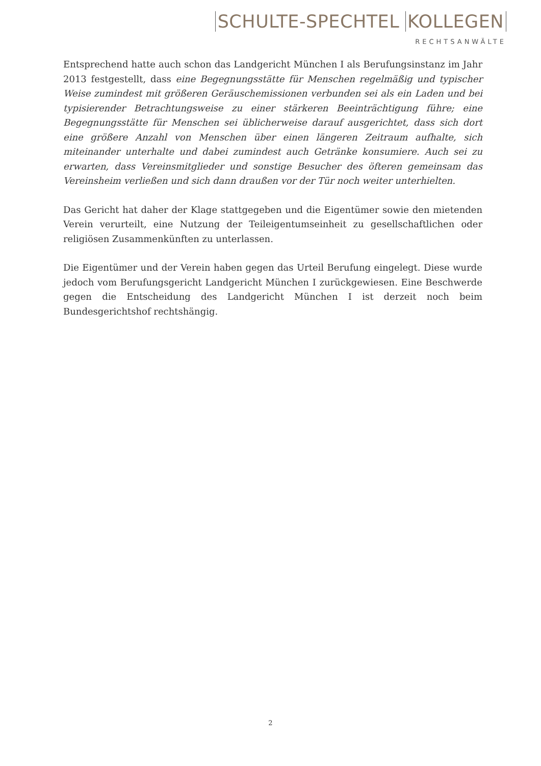SCHULTE-SPECHTEL KOLLEGEN
RECHTSANWÄLTE
Entsprechend hatte auch schon das Landgericht München I als Berufungsinstanz im Jahr 2013 festgestellt, dass eine Begegnungsstätte für Menschen regelmäßig und typischer Weise zumindest mit größeren Geräuschemissionen verbunden sei als ein Laden und bei typisierender Betrachtungsweise zu einer stärkeren Beeinträchtigung führe; eine Begegnungsstätte für Menschen sei üblicherweise darauf ausgerichtet, dass sich dort eine größere Anzahl von Menschen über einen längeren Zeitraum aufhalte, sich miteinander unterhalte und dabei zumindest auch Getränke konsumiere. Auch sei zu erwarten, dass Vereinsmitglieder und sonstige Besucher des öfteren gemeinsam das Vereinsheim verließen und sich dann draußen vor der Tür noch weiter unterhielten.
Das Gericht hat daher der Klage stattgegeben und die Eigentümer sowie den mietenden Verein verurteilt, eine Nutzung der Teileigentumseinheit zu gesellschaftlichen oder religiösen Zusammenkünften zu unterlassen.
Die Eigentümer und der Verein haben gegen das Urteil Berufung eingelegt. Diese wurde jedoch vom Berufungsgericht Landgericht München I zurückgewiesen. Eine Beschwerde gegen die Entscheidung des Landgericht München I ist derzeit noch beim Bundesgerichtshof rechtshängig.
2